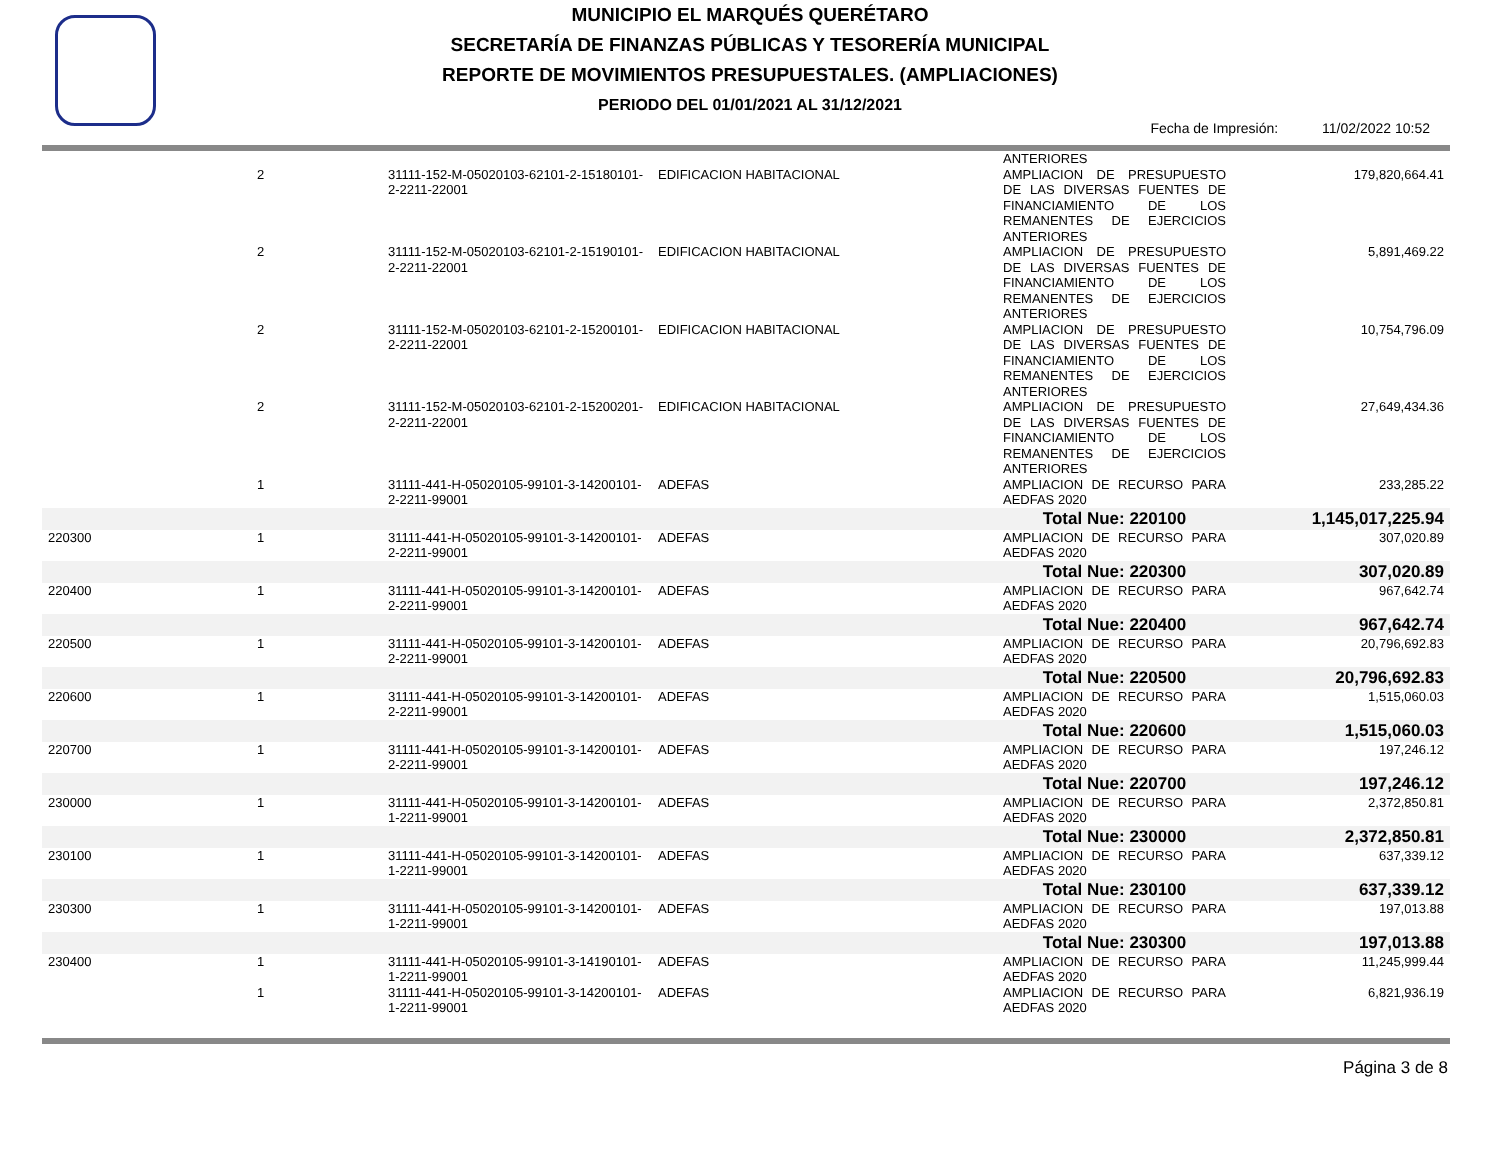MUNICIPIO EL MARQUÉS QUERÉTARO
SECRETARÍA DE FINANZAS PÚBLICAS Y TESORERÍA MUNICIPAL
REPORTE DE MOVIMIENTOS PRESUPUESTALES. (AMPLIACIONES)
PERIODO DEL 01/01/2021 AL 31/12/2021
Fecha de Impresión: 11/02/2022 10:52
| | | | | ANTERIORES | |
| | 2 | 31111-152-M-05020103-62101-2-15180101-2-2211-22001 | EDIFICACION HABITACIONAL | AMPLIACION DE PRESUPUESTO DE LAS DIVERSAS FUENTES DE FINANCIAMIENTO DE LOS REMANENTES DE EJERCICIOS ANTERIORES | 179,820,664.41 |
| | 2 | 31111-152-M-05020103-62101-2-15190101-2-2211-22001 | EDIFICACION HABITACIONAL | AMPLIACION DE PRESUPUESTO DE LAS DIVERSAS FUENTES DE FINANCIAMIENTO DE LOS REMANENTES DE EJERCICIOS ANTERIORES | 5,891,469.22 |
| | 2 | 31111-152-M-05020103-62101-2-15200101-2-2211-22001 | EDIFICACION HABITACIONAL | AMPLIACION DE PRESUPUESTO DE LAS DIVERSAS FUENTES DE FINANCIAMIENTO DE LOS REMANENTES DE EJERCICIOS ANTERIORES | 10,754,796.09 |
| | 2 | 31111-152-M-05020103-62101-2-15200201-2-2211-22001 | EDIFICACION HABITACIONAL | AMPLIACION DE PRESUPUESTO DE LAS DIVERSAS FUENTES DE FINANCIAMIENTO DE LOS REMANENTES DE EJERCICIOS ANTERIORES | 27,649,434.36 |
| | 1 | 31111-441-H-05020105-99101-3-14200101-2-2211-99001 | ADEFAS | AMPLIACION DE RECURSO PARA AEDFAS 2020 | 233,285.22 |
| | | | | Total Nue: 220100 | 1,145,017,225.94 |
| 220300 | 1 | 31111-441-H-05020105-99101-3-14200101-2-2211-99001 | ADEFAS | AMPLIACION DE RECURSO PARA AEDFAS 2020 | 307,020.89 |
| | | | | Total Nue: 220300 | 307,020.89 |
| 220400 | 1 | 31111-441-H-05020105-99101-3-14200101-2-2211-99001 | ADEFAS | AMPLIACION DE RECURSO PARA AEDFAS 2020 | 967,642.74 |
| | | | | Total Nue: 220400 | 967,642.74 |
| 220500 | 1 | 31111-441-H-05020105-99101-3-14200101-2-2211-99001 | ADEFAS | AMPLIACION DE RECURSO PARA AEDFAS 2020 | 20,796,692.83 |
| | | | | Total Nue: 220500 | 20,796,692.83 |
| 220600 | 1 | 31111-441-H-05020105-99101-3-14200101-2-2211-99001 | ADEFAS | AMPLIACION DE RECURSO PARA AEDFAS 2020 | 1,515,060.03 |
| | | | | Total Nue: 220600 | 1,515,060.03 |
| 220700 | 1 | 31111-441-H-05020105-99101-3-14200101-2-2211-99001 | ADEFAS | AMPLIACION DE RECURSO PARA AEDFAS 2020 | 197,246.12 |
| | | | | Total Nue: 220700 | 197,246.12 |
| 230000 | 1 | 31111-441-H-05020105-99101-3-14200101-1-2211-99001 | ADEFAS | AMPLIACION DE RECURSO PARA AEDFAS 2020 | 2,372,850.81 |
| | | | | Total Nue: 230000 | 2,372,850.81 |
| 230100 | 1 | 31111-441-H-05020105-99101-3-14200101-1-2211-99001 | ADEFAS | AMPLIACION DE RECURSO PARA AEDFAS 2020 | 637,339.12 |
| | | | | Total Nue: 230100 | 637,339.12 |
| 230300 | 1 | 31111-441-H-05020105-99101-3-14200101-1-2211-99001 | ADEFAS | AMPLIACION DE RECURSO PARA AEDFAS 2020 | 197,013.88 |
| | | | | Total Nue: 230300 | 197,013.88 |
| 230400 | 1 | 31111-441-H-05020105-99101-3-14190101-1-2211-99001 | ADEFAS | AMPLIACION DE RECURSO PARA AEDFAS 2020 | 11,245,999.44 |
| | 1 | 31111-441-H-05020105-99101-3-14200101-1-2211-99001 | ADEFAS | AMPLIACION DE RECURSO PARA AEDFAS 2020 | 6,821,936.19 |
Página 3 de 8